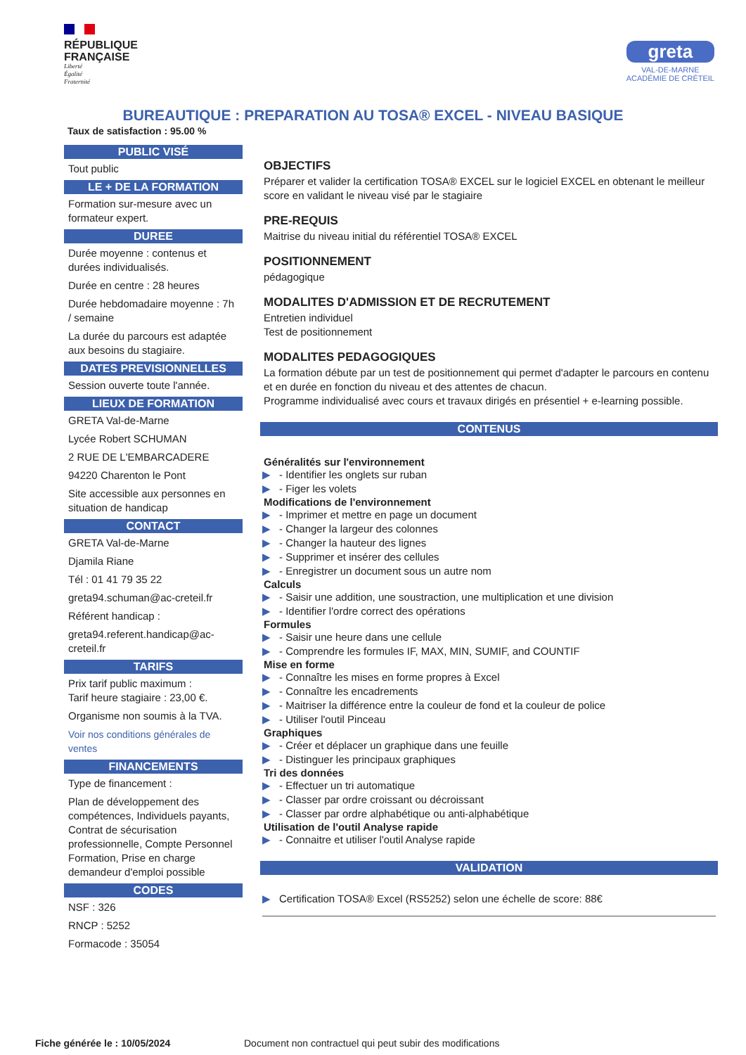RÉPUBLIQUE
FRANÇAISE
Liberté
Égalité
Fraternité
greta
VAL-DE-MARNE
ACADÉMIE DE CRÉTEIL
BUREAUTIQUE : PREPARATION AU TOSA® EXCEL - NIVEAU BASIQUE
Taux de satisfaction : 95.00 %
PUBLIC VISÉ
Tout public
LE + DE LA FORMATION
Formation sur-mesure avec un formateur expert.
DUREE
Durée moyenne : contenus et durées individualisés.
Durée en centre : 28 heures
Durée hebdomadaire moyenne : 7h / semaine
La durée du parcours est adaptée aux besoins du stagiaire.
DATES PREVISIONNELLES
Session ouverte toute l'année.
LIEUX DE FORMATION
GRETA Val-de-Marne
Lycée Robert SCHUMAN
2 RUE DE L'EMBARCADERE
94220 Charenton le Pont
Site accessible aux personnes en situation de handicap
CONTACT
GRETA Val-de-Marne
Djamila Riane
Tél : 01 41 79 35 22
greta94.schuman@ac-creteil.fr
Référent handicap :
greta94.referent.handicap@ac-creteil.fr
TARIFS
Prix tarif public maximum :
Tarif heure stagiaire : 23,00 €.
Organisme non soumis à la TVA.
Voir nos conditions générales de ventes
FINANCEMENTS
Type de financement :
Plan de développement des compétences, Individuels payants, Contrat de sécurisation professionnelle, Compte Personnel Formation, Prise en charge demandeur d'emploi possible
CODES
NSF : 326
RNCP : 5252
Formacode : 35054
OBJECTIFS
Préparer et valider la certification TOSA® EXCEL sur le logiciel EXCEL en obtenant le meilleur score en validant le niveau visé par le stagiaire
PRE-REQUIS
Maitrise du niveau initial du référentiel TOSA® EXCEL
POSITIONNEMENT
pédagogique
MODALITES D'ADMISSION ET DE RECRUTEMENT
Entretien individuel
Test de positionnement
MODALITES PEDAGOGIQUES
La formation débute par un test de positionnement qui permet d'adapter le parcours en contenu et en durée en fonction du niveau et des attentes de chacun.
Programme individualisé avec cours et travaux dirigés en présentiel + e-learning possible.
CONTENUS
Généralités sur l'environnement
▶ - Identifier les onglets sur ruban
▶ - Figer les volets
Modifications de l'environnement
▶ - Imprimer et mettre en page un document
▶ - Changer la largeur des colonnes
▶ - Changer la hauteur des lignes
▶ - Supprimer et insérer des cellules
▶ - Enregistrer un document sous un autre nom
Calculs
▶ - Saisir une addition, une soustraction, une multiplication et une division
▶ - Identifier l'ordre correct des opérations
Formules
▶ - Saisir une heure dans une cellule
▶ - Comprendre les formules IF, MAX, MIN, SUMIF, and COUNTIF
Mise en forme
▶ - Connaître les mises en forme propres à Excel
▶ - Connaître les encadrements
▶ - Maitriser la différence entre la couleur de fond et la couleur de police
▶ - Utiliser l'outil Pinceau
Graphiques
▶ - Créer et déplacer un graphique dans une feuille
▶ - Distinguer les principaux graphiques
Tri des données
▶ - Effectuer un tri automatique
▶ - Classer par ordre croissant ou décroissant
▶ - Classer par ordre alphabétique ou anti-alphabétique
Utilisation de l'outil Analyse rapide
▶ - Connaitre et utiliser l'outil Analyse rapide
VALIDATION
▶ Certification TOSA® Excel (RS5252) selon une échelle de score: 88€
Fiche générée le : 10/05/2024 Document non contractuel qui peut subir des modifications